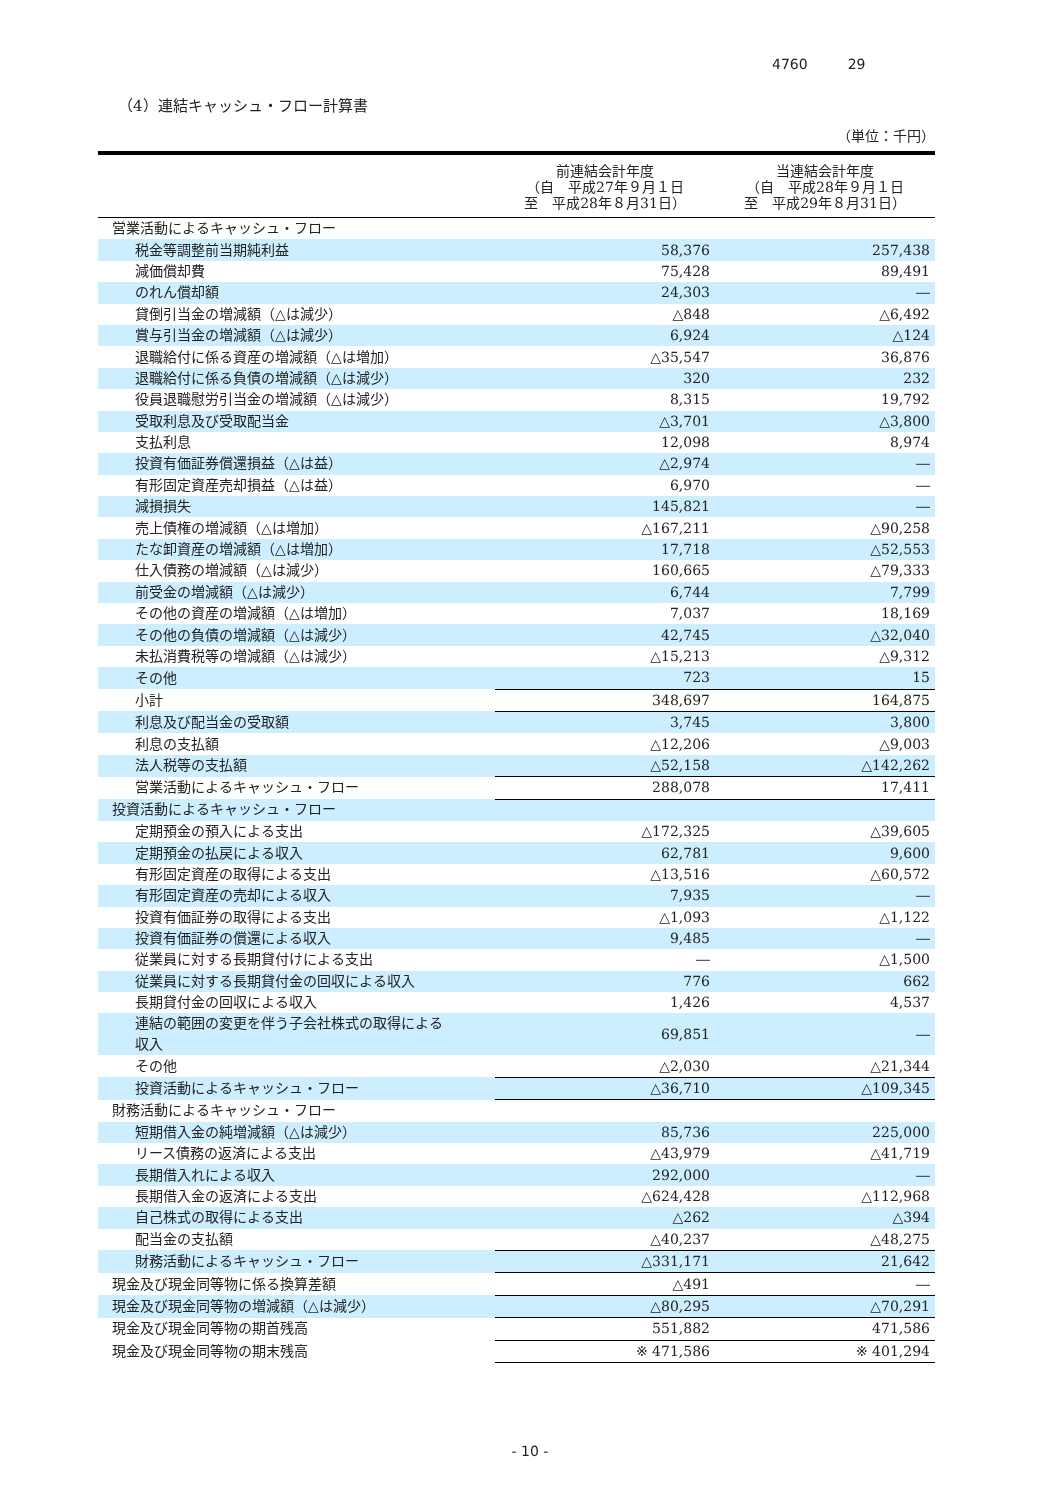4760 29
（4）連結キャッシュ・フロー計算書
（単位：千円）
| | 前連結会計年度 （自 平成27年９月１日 至 平成28年８月31日） | 当連結会計年度 （自 平成28年９月１日 至 平成29年８月31日） |
| --- | --- | --- |
| 営業活動によるキャッシュ・フロー | | |
| 税金等調整前当期純利益 | 58,376 | 257,438 |
| 減価償却費 | 75,428 | 89,491 |
| のれん償却額 | 24,303 | ― |
| 貸倒引当金の増減額（△は減少） | △848 | △6,492 |
| 賞与引当金の増減額（△は減少） | 6,924 | △124 |
| 退職給付に係る資産の増減額（△は増加） | △35,547 | 36,876 |
| 退職給付に係る負債の増減額（△は減少） | 320 | 232 |
| 役員退職慰労引当金の増減額（△は減少） | 8,315 | 19,792 |
| 受取利息及び受取配当金 | △3,701 | △3,800 |
| 支払利息 | 12,098 | 8,974 |
| 投資有価証券償還損益（△は益） | △2,974 | ― |
| 有形固定資産売却損益（△は益） | 6,970 | ― |
| 減損損失 | 145,821 | ― |
| 売上債権の増減額（△は増加） | △167,211 | △90,258 |
| たな卸資産の増減額（△は増加） | 17,718 | △52,553 |
| 仕入債務の増減額（△は減少） | 160,665 | △79,333 |
| 前受金の増減額（△は減少） | 6,744 | 7,799 |
| その他の資産の増減額（△は増加） | 7,037 | 18,169 |
| その他の負債の増減額（△は減少） | 42,745 | △32,040 |
| 未払消費税等の増減額（△は減少） | △15,213 | △9,312 |
| その他 | 723 | 15 |
| 小計 | 348,697 | 164,875 |
| 利息及び配当金の受取額 | 3,745 | 3,800 |
| 利息の支払額 | △12,206 | △9,003 |
| 法人税等の支払額 | △52,158 | △142,262 |
| 営業活動によるキャッシュ・フロー | 288,078 | 17,411 |
| 投資活動によるキャッシュ・フロー | | |
| 定期預金の預入による支出 | △172,325 | △39,605 |
| 定期預金の払戻による収入 | 62,781 | 9,600 |
| 有形固定資産の取得による支出 | △13,516 | △60,572 |
| 有形固定資産の売却による収入 | 7,935 | ― |
| 投資有価証券の取得による支出 | △1,093 | △1,122 |
| 投資有価証券の償還による収入 | 9,485 | ― |
| 従業員に対する長期貸付けによる支出 | ― | △1,500 |
| 従業員に対する長期貸付金の回収による収入 | 776 | 662 |
| 長期貸付金の回収による収入 | 1,426 | 4,537 |
| 連結の範囲の変更を伴う子会社株式の取得による 収入 | 69,851 | ― |
| その他 | △2,030 | △21,344 |
| 投資活動によるキャッシュ・フロー | △36,710 | △109,345 |
| 財務活動によるキャッシュ・フロー | | |
| 短期借入金の純増減額（△は減少） | 85,736 | 225,000 |
| リース債務の返済による支出 | △43,979 | △41,719 |
| 長期借入れによる収入 | 292,000 | ― |
| 長期借入金の返済による支出 | △624,428 | △112,968 |
| 自己株式の取得による支出 | △262 | △394 |
| 配当金の支払額 | △40,237 | △48,275 |
| 財務活動によるキャッシュ・フロー | △331,171 | 21,642 |
| 現金及び現金同等物に係る換算差額 | △491 | ― |
| 現金及び現金同等物の増減額（△は減少） | △80,295 | △70,291 |
| 現金及び現金同等物の期首残高 | 551,882 | 471,586 |
| 現金及び現金同等物の期末残高 | ※ 471,586 | ※ 401,294 |
- 10 -